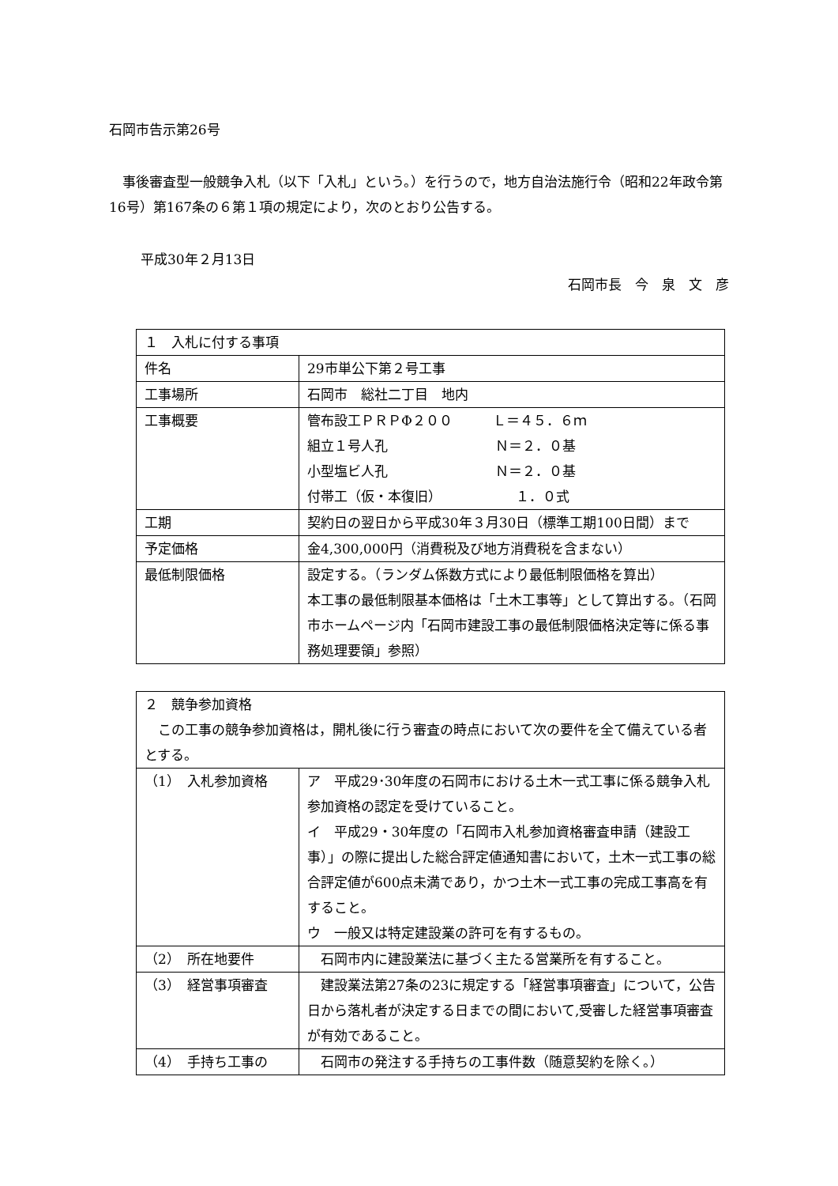石岡市告示第26号
　事後審査型一般競争入札（以下「入札」という。）を行うので，地方自治法施行令（昭和22年政令第16号）第167条の６第１項の規定により，次のとおり公告する。
平成30年２月13日
石岡市長　今　泉　文　彦
| １ 入札に付する事項 | |
| 件名 | 29市単公下第２号工事 |
| 工事場所 | 石岡市 総社二丁目 地内 |
| 工事概要 | 管布設工ＰＲＰΦ２００ Ｌ＝４５．６ｍ 組立１号人孔 Ｎ＝２．０基 小型塩ビ人孔 Ｎ＝２．０基 付帯工（仮・本復旧） １．０式 |
| 工期 | 契約日の翌日から平成30年３月30日（標準工期100日間）まで |
| 予定価格 | 金4,300,000円（消費税及び地方消費税を含まない） |
| 最低制限価格 | 設定する。（ランダム係数方式により最低制限価格を算出） 本工事の最低制限基本価格は「土木工事等」として算出する。（石岡市ホームページ内「石岡市建設工事の最低制限価格決定等に係る事務処理要領」参照） |
| ２ 競争参加資格 この工事の競争参加資格は，開札後に行う審査の時点において次の要件を全て備えている者とする。 | |
| （1） 入札参加資格 | ア 平成29･30年度の石岡市における土木一式工事に係る競争入札参加資格の認定を受けていること。 イ 平成29・30年度の「石岡市入札参加資格審査申請（建設工事）」の際に提出した総合評定値通知書において，土木一式工事の総合評定値が600点未満であり，かつ土木一式工事の完成工事高を有すること。 ウ 一般又は特定建設業の許可を有するもの。 |
| （2） 所在地要件 | 石岡市内に建設業法に基づく主たる営業所を有すること。 |
| （3） 経営事項審査 | 建設業法第27条の23に規定する「経営事項審査」について，公告日から落札者が決定する日までの間において,受審した経営事項審査が有効であること。 |
| （4） 手持ち工事の | 石岡市の発注する手持ちの工事件数（随意契約を除く。） |